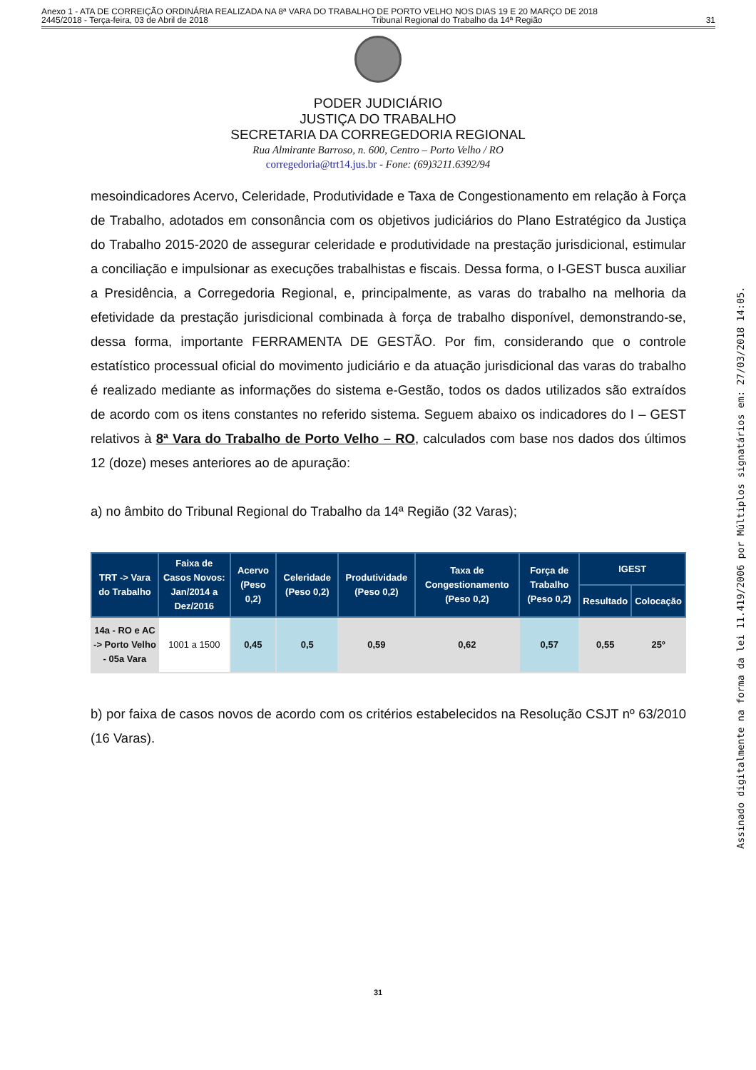Anexo 1 - ATA DE CORREIÇÃO ORDINÁRIA REALIZADA NA 8ª VARA DO TRABALHO DE PORTO VELHO NOS DIAS 19 E 20 MARÇO DE 2018
2445/2018 - Terça-feira, 03 de Abril de 2018 Tribunal Regional do Trabalho da 14ª Região 31
PODER JUDICIÁRIO
JUSTIÇA DO TRABALHO
SECRETARIA DA CORREGEDORIA REGIONAL
Rua Almirante Barroso, n. 600, Centro – Porto Velho / RO
corregedoria@trt14.jus.br - Fone: (69)3211.6392/94
mesoindicadores Acervo, Celeridade, Produtividade e Taxa de Congestionamento em relação à Força de Trabalho, adotados em consonância com os objetivos judiciários do Plano Estratégico da Justiça do Trabalho 2015-2020 de assegurar celeridade e produtividade na prestação jurisdicional, estimular a conciliação e impulsionar as execuções trabalhistas e fiscais. Dessa forma, o I-GEST busca auxiliar a Presidência, a Corregedoria Regional, e, principalmente, as varas do trabalho na melhoria da efetividade da prestação jurisdicional combinada à força de trabalho disponível, demonstrando-se, dessa forma, importante FERRAMENTA DE GESTÃO. Por fim, considerando que o controle estatístico processual oficial do movimento judiciário e da atuação jurisdicional das varas do trabalho é realizado mediante as informações do sistema e-Gestão, todos os dados utilizados são extraídos de acordo com os itens constantes no referido sistema. Seguem abaixo os indicadores do I – GEST relativos à 8ª Vara do Trabalho de Porto Velho – RO, calculados com base nos dados dos últimos 12 (doze) meses anteriores ao de apuração:
a) no âmbito do Tribunal Regional do Trabalho da 14ª Região (32 Varas);
| TRT -> Vara do Trabalho | Faixa de Casos Novos: Jan/2014 a Dez/2016 | Acervo (Peso 0,2) | Celeridade (Peso 0,2) | Produtividade (Peso 0,2) | Taxa de Congestionamento (Peso 0,2) | Força de Trabalho (Peso 0,2) | IGEST | |
| --- | --- | --- | --- | --- | --- | --- | --- | --- |
| | | | | | | | Resultado | Colocação |
| 14a - RO e AC -> Porto Velho - 05a Vara | 1001 a 1500 | 0,45 | 0,5 | 0,59 | 0,62 | 0,57 | 0,55 | 25º |
b) por faixa de casos novos de acordo com os critérios estabelecidos na Resolução CSJT nº 63/2010 (16 Varas).
31
Assinado digitalmente na forma da lei 11.419/2006 por Múltiplos signatários em: 27/03/2018 14:05.